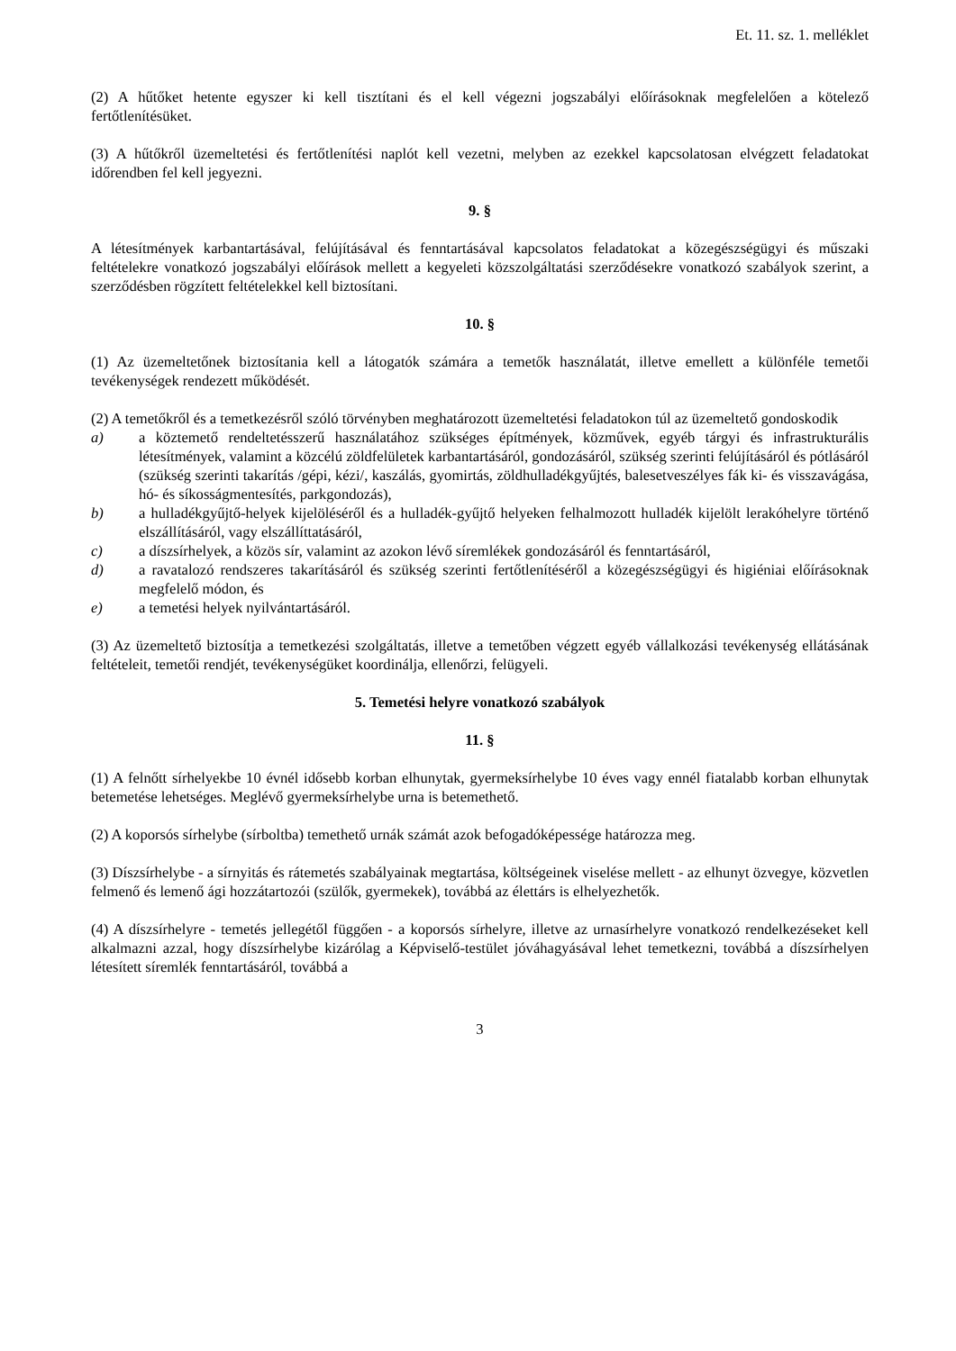Et. 11. sz. 1. melléklet
(2) A hűtőket hetente egyszer ki kell tisztítani és el kell végezni jogszabályi előírásoknak megfelelően a kötelező fertőtlenítésüket.
(3) A hűtőkről üzemeltetési és fertőtlenítési naplót kell vezetni, melyben az ezekkel kapcsolatosan elvégzett feladatokat időrendben fel kell jegyezni.
9. §
A létesítmények karbantartásával, felújításával és fenntartásával kapcsolatos feladatokat a közegészségügyi és műszaki feltételekre vonatkozó jogszabályi előírások mellett a kegyeleti közszolgáltatási szerződésekre vonatkozó szabályok szerint, a szerződésben rögzített feltételekkel kell biztosítani.
10. §
(1) Az üzemeltetőnek biztosítania kell a látogatók számára a temetők használatát, illetve emellett a különféle temetői tevékenységek rendezett működését.
(2) A temetőkről és a temetkezésről szóló törvényben meghatározott üzemeltetési feladatokon túl az üzemeltető gondoskodik
a) a köztemető rendeltetésszerű használatához szükséges építmények, közművek, egyéb tárgyi és infrastrukturális létesítmények, valamint a közcélú zöldfelületek karbantartásáról, gondozásáról, szükség szerinti felújításáról és pótlásáról (szükség szerinti takarítás /gépi, kézi/, kaszálás, gyomirtás, zöldhulladékgyűjtés, balesetveszélyes fák ki- és visszavágása, hó- és síkosságmentesítés, parkgondozás),
b) a hulladékgyűjtő-helyek kijelöléséről és a hulladék-gyűjtő helyeken felhalmozott hulladék kijelölt lerakóhelyre történő elszállításáról, vagy elszállíttatásáról,
c) a díszsírhelyek, a közös sír, valamint az azokon lévő síremlékek gondozásáról és fenntartásáról,
d) a ravatalozó rendszeres takarításáról és szükség szerinti fertőtlenítéséről a közegészségügyi és higiéniai előírásoknak megfelelő módon, és
e) a temetési helyek nyilvántartásáról.
(3) Az üzemeltető biztosítja a temetkezési szolgáltatás, illetve a temetőben végzett egyéb vállalkozási tevékenység ellátásának feltételeit, temetői rendjét, tevékenységüket koordinálja, ellenőrzi, felügyeli.
5. Temetési helyre vonatkozó szabályok
11. §
(1) A felnőtt sírhelyekbe 10 évnél idősebb korban elhunytak, gyermeksírhelybe 10 éves vagy ennél fiatalabb korban elhunytak betemetése lehetséges. Meglévő gyermeksírhelybe urna is betemethető.
(2) A koporsós sírhelybe (sírboltba) temethető urnák számát azok befogadóképessége határozza meg.
(3) Díszsírhelybe - a sírnyitás és rátemetés szabályainak megtartása, költségeinek viselése mellett - az elhunyt özvegye, közvetlen felmenő és lemenő ági hozzátartozói (szülők, gyermekek), továbbá az élettárs is elhelyezhetők.
(4) A díszsírhelyre - temetés jellegétől függően - a koporsós sírhelyre, illetve az urnasírhelyre vonatkozó rendelkezéseket kell alkalmazni azzal, hogy díszsírhelybe kizárólag a Képviselő-testület jóváhagyásával lehet temetkezni, továbbá a díszsírhelyen létesített síremlék fenntartásáról, továbbá a
3